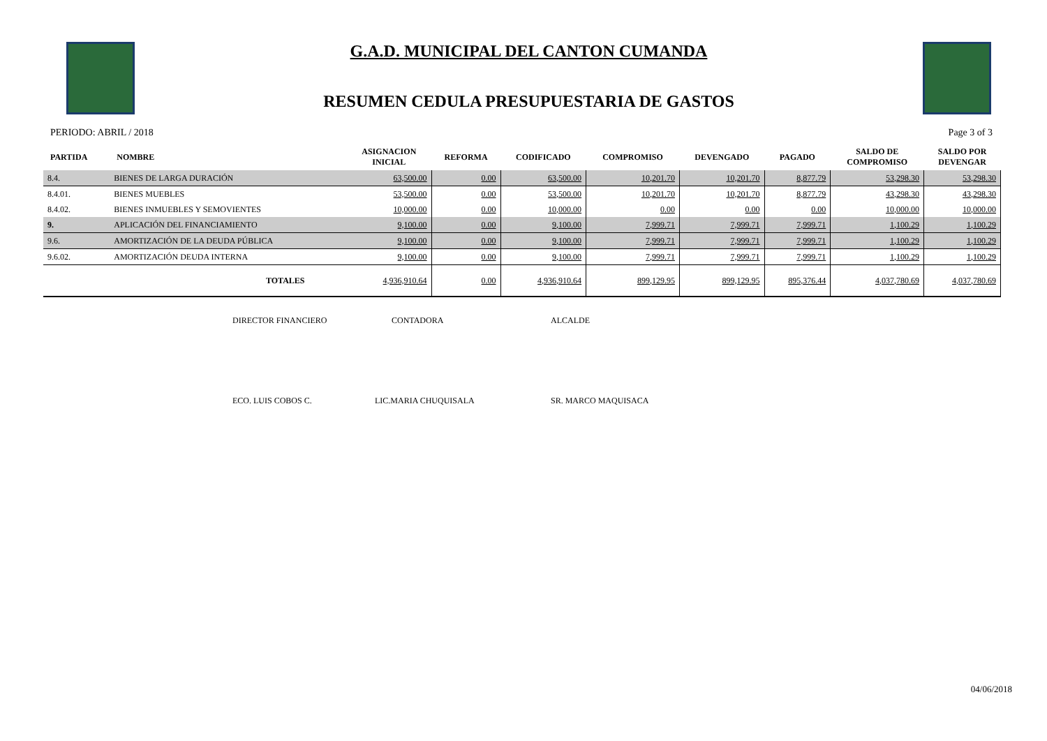G.A.D. MUNICIPAL DEL CANTON CUMANDA
RESUMEN CEDULA PRESUPUESTARIA DE GASTOS
PERIODO: ABRIL / 2018 Page 3 of 3
| PARTIDA | NOMBRE | ASIGNACION INICIAL | REFORMA | CODIFICADO | COMPROMISO | DEVENGADO | PAGADO | SALDO DE COMPROMISO | SALDO POR DEVENGAR |
| --- | --- | --- | --- | --- | --- | --- | --- | --- | --- |
| 8.4. | BIENES DE LARGA DURACIÓN | 63,500.00 | 0.00 | 63,500.00 | 10,201.70 | 10,201.70 | 8,877.79 | 53,298.30 | 53,298.30 |
| 8.4.01. | BIENES MUEBLES | 53,500.00 | 0.00 | 53,500.00 | 10,201.70 | 10,201.70 | 8,877.79 | 43,298.30 | 43,298.30 |
| 8.4.02. | BIENES INMUEBLES Y SEMOVIENTES | 10,000.00 | 0.00 | 10,000.00 | 0.00 | 0.00 | 0.00 | 10,000.00 | 10,000.00 |
| 9. | APLICACIÓN DEL FINANCIAMIENTO | 9,100.00 | 0.00 | 9,100.00 | 7,999.71 | 7,999.71 | 7,999.71 | 1,100.29 | 1,100.29 |
| 9.6. | AMORTIZACIÓN DE LA DEUDA PÚBLICA | 9,100.00 | 0.00 | 9,100.00 | 7,999.71 | 7,999.71 | 7,999.71 | 1,100.29 | 1,100.29 |
| 9.6.02. | AMORTIZACIÓN DEUDA INTERNA | 9,100.00 | 0.00 | 9,100.00 | 7,999.71 | 7,999.71 | 7,999.71 | 1,100.29 | 1,100.29 |
| | TOTALES | 4,936,910.64 | 0.00 | 4,936,910.64 | 899,129.95 | 899,129.95 | 895,376.44 | 4,037,780.69 | 4,037,780.69 |
DIRECTOR FINANCIERO CONTADORA ALCALDE
ECO. LUIS COBOS C. LIC.MARIA CHUQUISALA SR. MARCO MAQUISACA
04/06/2018